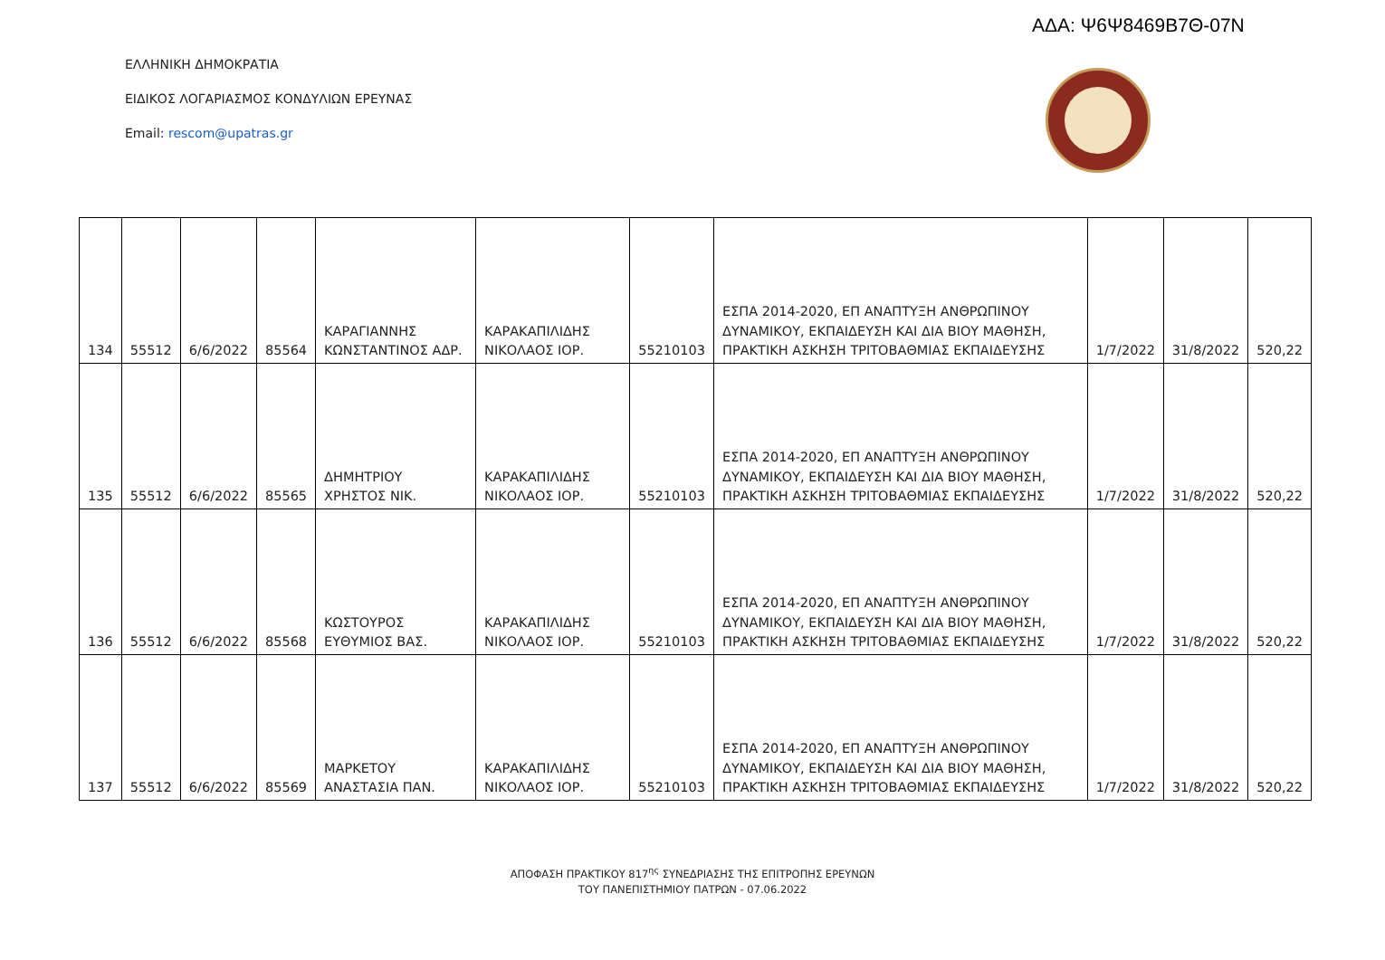ΑΔΑ: Ψ6Ψ8469Β7Θ-07Ν
ΕΛΛΗΝΙΚΗ ΔΗΜΟΚΡΑΤΙΑ
ΕΙΔΙΚΟΣ ΛΟΓΑΡΙΑΣΜΟΣ ΚΟΝΔΥΛΙΩΝ ΕΡΕΥΝΑΣ
Email: rescom@upatras.gr
| 134 | 55512 | 6/6/2022 | 85564 | ΚΑΡΑΓΙΑΝΝΗΣ ΚΩΝΣΤΑΝΤΙΝΟΣ ΑΔΡ. | ΚΑΡΑΚΑΠΙΛΙΔΗΣ ΝΙΚΟΛΑΟΣ ΙΟΡ. | 55210103 | ΕΣΠΑ 2014-2020, ΕΠ ΑΝΑΠΤΥΞΗ ΑΝΘΡΩΠΙΝΟΥ ΔΥΝΑΜΙΚΟΥ, ΕΚΠΑΙΔΕΥΣΗ ΚΑΙ ΔΙΑ ΒΙΟΥ ΜΑΘΗΣΗ, ΠΡΑΚΤΙΚΗ ΑΣΚΗΣΗ ΤΡΙΤΟΒΑΘΜΙΑΣ ΕΚΠΑΙΔΕΥΣΗΣ | 1/7/2022 | 31/8/2022 | 520,22 |
| 135 | 55512 | 6/6/2022 | 85565 | ΔΗΜΗΤΡΙΟΥ ΧΡΗΣΤΟΣ ΝΙΚ. | ΚΑΡΑΚΑΠΙΛΙΔΗΣ ΝΙΚΟΛΑΟΣ ΙΟΡ. | 55210103 | ΕΣΠΑ 2014-2020, ΕΠ ΑΝΑΠΤΥΞΗ ΑΝΘΡΩΠΙΝΟΥ ΔΥΝΑΜΙΚΟΥ, ΕΚΠΑΙΔΕΥΣΗ ΚΑΙ ΔΙΑ ΒΙΟΥ ΜΑΘΗΣΗ, ΠΡΑΚΤΙΚΗ ΑΣΚΗΣΗ ΤΡΙΤΟΒΑΘΜΙΑΣ ΕΚΠΑΙΔΕΥΣΗΣ | 1/7/2022 | 31/8/2022 | 520,22 |
| 136 | 55512 | 6/6/2022 | 85568 | ΚΩΣΤΟΥΡΟΣ ΕΥΘΥΜΙΟΣ ΒΑΣ. | ΚΑΡΑΚΑΠΙΛΙΔΗΣ ΝΙΚΟΛΑΟΣ ΙΟΡ. | 55210103 | ΕΣΠΑ 2014-2020, ΕΠ ΑΝΑΠΤΥΞΗ ΑΝΘΡΩΠΙΝΟΥ ΔΥΝΑΜΙΚΟΥ, ΕΚΠΑΙΔΕΥΣΗ ΚΑΙ ΔΙΑ ΒΙΟΥ ΜΑΘΗΣΗ, ΠΡΑΚΤΙΚΗ ΑΣΚΗΣΗ ΤΡΙΤΟΒΑΘΜΙΑΣ ΕΚΠΑΙΔΕΥΣΗΣ | 1/7/2022 | 31/8/2022 | 520,22 |
| 137 | 55512 | 6/6/2022 | 85569 | ΜΑΡΚΕΤΟΥ ΑΝΑΣΤΑΣΙΑ ΠΑΝ. | ΚΑΡΑΚΑΠΙΛΙΔΗΣ ΝΙΚΟΛΑΟΣ ΙΟΡ. | 55210103 | ΕΣΠΑ 2014-2020, ΕΠ ΑΝΑΠΤΥΞΗ ΑΝΘΡΩΠΙΝΟΥ ΔΥΝΑΜΙΚΟΥ, ΕΚΠΑΙΔΕΥΣΗ ΚΑΙ ΔΙΑ ΒΙΟΥ ΜΑΘΗΣΗ, ΠΡΑΚΤΙΚΗ ΑΣΚΗΣΗ ΤΡΙΤΟΒΑΘΜΙΑΣ ΕΚΠΑΙΔΕΥΣΗΣ | 1/7/2022 | 31/8/2022 | 520,22 |
ΑΠΟΦΑΣΗ ΠΡΑΚΤΙΚΟΥ 817<sup>ης</sup> ΣΥΝΕΔΡΙΑΣΗΣ ΤΗΣ ΕΠΙΤΡΟΠΗΣ ΕΡΕΥΝΩΝ
ΤΟΥ ΠΑΝΕΠΙΣΤΗΜΙΟΥ ΠΑΤΡΩΝ - 07.06.2022